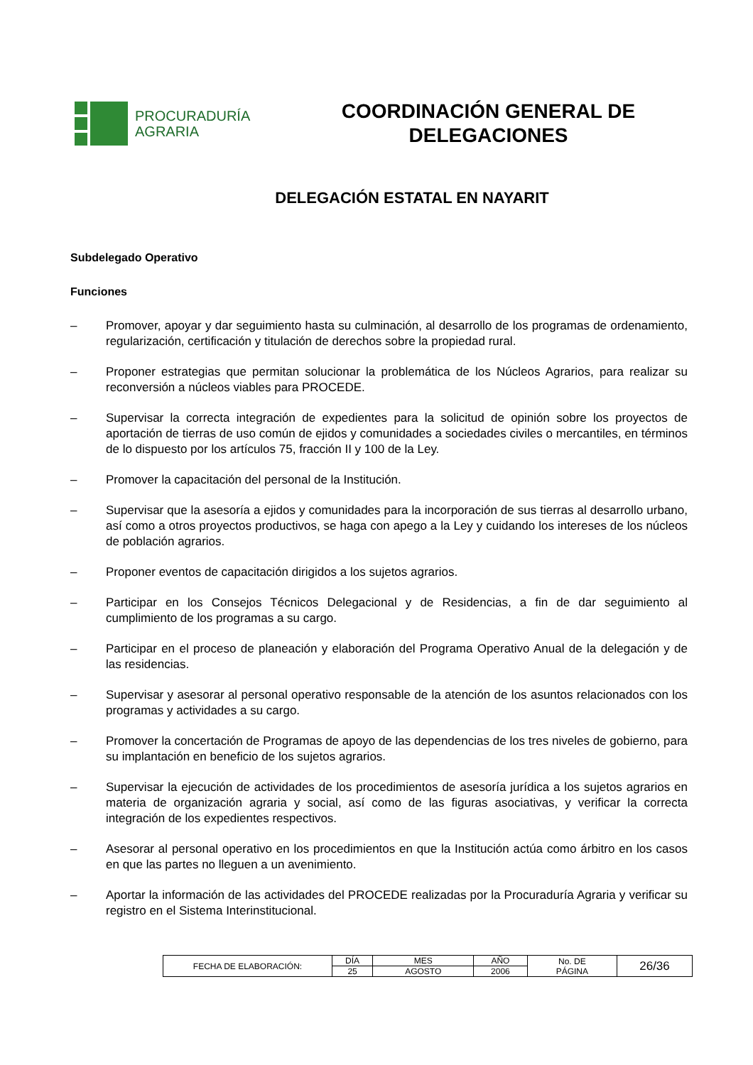PROCURADURÍA
AGRARIA
COORDINACIÓN GENERAL DE
DELEGACIONES
DELEGACIÓN ESTATAL EN NAYARIT
Subdelegado Operativo
Funciones
– Promover, apoyar y dar seguimiento hasta su culminación, al desarrollo de los programas de ordenamiento, regularización, certificación y titulación de derechos sobre la propiedad rural.
– Proponer estrategias que permitan solucionar la problemática de los Núcleos Agrarios, para realizar su reconversión a núcleos viables para PROCEDE.
– Supervisar la correcta integración de expedientes para la solicitud de opinión sobre los proyectos de aportación de tierras de uso común de ejidos y comunidades a sociedades civiles o mercantiles, en términos de lo dispuesto por los artículos 75, fracción II y 100 de la Ley.
– Promover la capacitación del personal de la Institución.
– Supervisar que la asesoría a ejidos y comunidades para la incorporación de sus tierras al desarrollo urbano, así como a otros proyectos productivos, se haga con apego a la Ley y cuidando los intereses de los núcleos de población agrarios.
– Proponer eventos de capacitación dirigidos a los sujetos agrarios.
– Participar en los Consejos Técnicos Delegacional y de Residencias, a fin de dar seguimiento al cumplimiento de los programas a su cargo.
– Participar en el proceso de planeación y elaboración del Programa Operativo Anual de la delegación y de las residencias.
– Supervisar y asesorar al personal operativo responsable de la atención de los asuntos relacionados con los programas y actividades a su cargo.
– Promover la concertación de Programas de apoyo de las dependencias de los tres niveles de gobierno, para su implantación en beneficio de los sujetos agrarios.
– Supervisar la ejecución de actividades de los procedimientos de asesoría jurídica a los sujetos agrarios en materia de organización agraria y social, así como de las figuras asociativas, y verificar la correcta integración de los expedientes respectivos.
– Asesorar al personal operativo en los procedimientos en que la Institución actúa como árbitro en los casos en que las partes no lleguen a un avenimiento.
– Aportar la información de las actividades del PROCEDE realizadas por la Procuraduría Agraria y verificar su registro en el Sistema Interinstitucional.
| FECHA DE ELABORACIÓN: | DÍA | MES | AÑO | No. DE PÁGINA | 26/36 |
| | 25 | AGOSTO | 2006 | | |